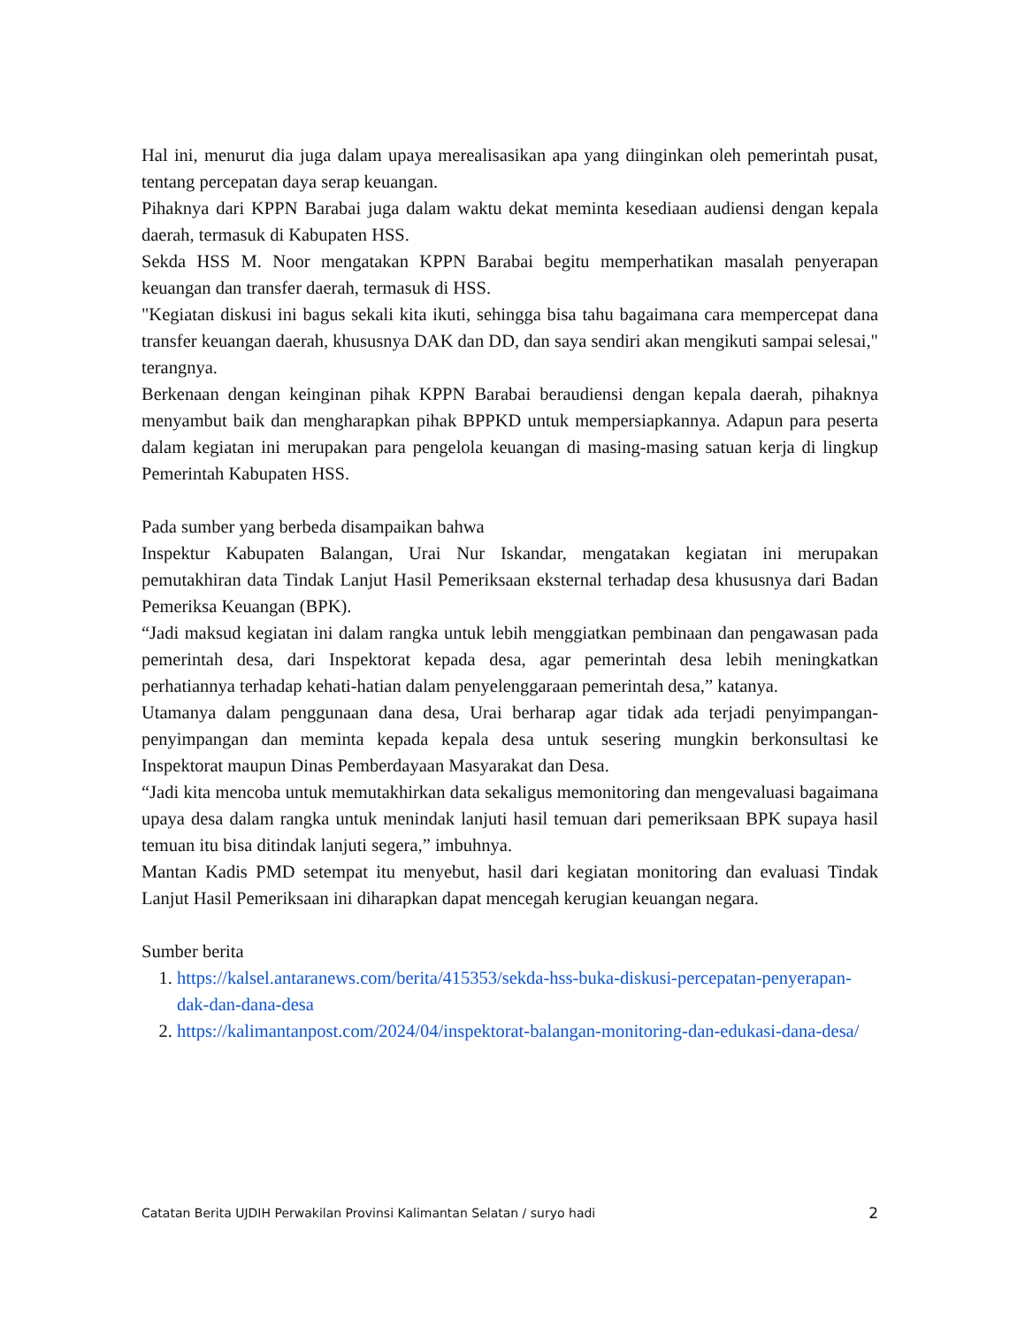Hal ini, menurut dia juga dalam upaya merealisasikan apa yang diinginkan oleh pemerintah pusat, tentang percepatan daya serap keuangan.
Pihaknya dari KPPN Barabai juga dalam waktu dekat meminta kesediaan audiensi dengan kepala daerah, termasuk di Kabupaten HSS.
Sekda HSS M. Noor mengatakan KPPN Barabai begitu memperhatikan masalah penyerapan keuangan dan transfer daerah, termasuk di HSS.
"Kegiatan diskusi ini bagus sekali kita ikuti, sehingga bisa tahu bagaimana cara mempercepat dana transfer keuangan daerah, khususnya DAK dan DD, dan saya sendiri akan mengikuti sampai selesai," terangnya.
Berkenaan dengan keinginan pihak KPPN Barabai beraudiensi dengan kepala daerah, pihaknya menyambut baik dan mengharapkan pihak BPPKD untuk mempersiapkannya. Adapun para peserta dalam kegiatan ini merupakan para pengelola keuangan di masing-masing satuan kerja di lingkup Pemerintah Kabupaten HSS.
Pada sumber yang berbeda disampaikan bahwa
Inspektur Kabupaten Balangan, Urai Nur Iskandar, mengatakan kegiatan ini merupakan pemutakhiran data Tindak Lanjut Hasil Pemeriksaan eksternal terhadap desa khususnya dari Badan Pemeriksa Keuangan (BPK).
“Jadi maksud kegiatan ini dalam rangka untuk lebih menggiatkan pembinaan dan pengawasan pada pemerintah desa, dari Inspektorat kepada desa, agar pemerintah desa lebih meningkatkan perhatiannya terhadap kehati-hatian dalam penyelenggaraan pemerintah desa,” katanya.
Utamanya dalam penggunaan dana desa, Urai berharap agar tidak ada terjadi penyimpangan-penyimpangan dan meminta kepada kepala desa untuk sesering mungkin berkonsultasi ke Inspektorat maupun Dinas Pemberdayaan Masyarakat dan Desa.
“Jadi kita mencoba untuk memutakhirkan data sekaligus memonitoring dan mengevaluasi bagaimana upaya desa dalam rangka untuk menindak lanjuti hasil temuan dari pemeriksaan BPK supaya hasil temuan itu bisa ditindak lanjuti segera,” imbuhnya.
Mantan Kadis PMD setempat itu menyebut, hasil dari kegiatan monitoring dan evaluasi Tindak Lanjut Hasil Pemeriksaan ini diharapkan dapat mencegah kerugian keuangan negara.
Sumber berita
1. https://kalsel.antaranews.com/berita/415353/sekda-hss-buka-diskusi-percepatan-penyerapan-dak-dan-dana-desa
2. https://kalimantanpost.com/2024/04/inspektorat-balangan-monitoring-dan-edukasi-dana-desa/
Catatan Berita UJDIH Perwakilan Provinsi Kalimantan Selatan / suryo hadi 2